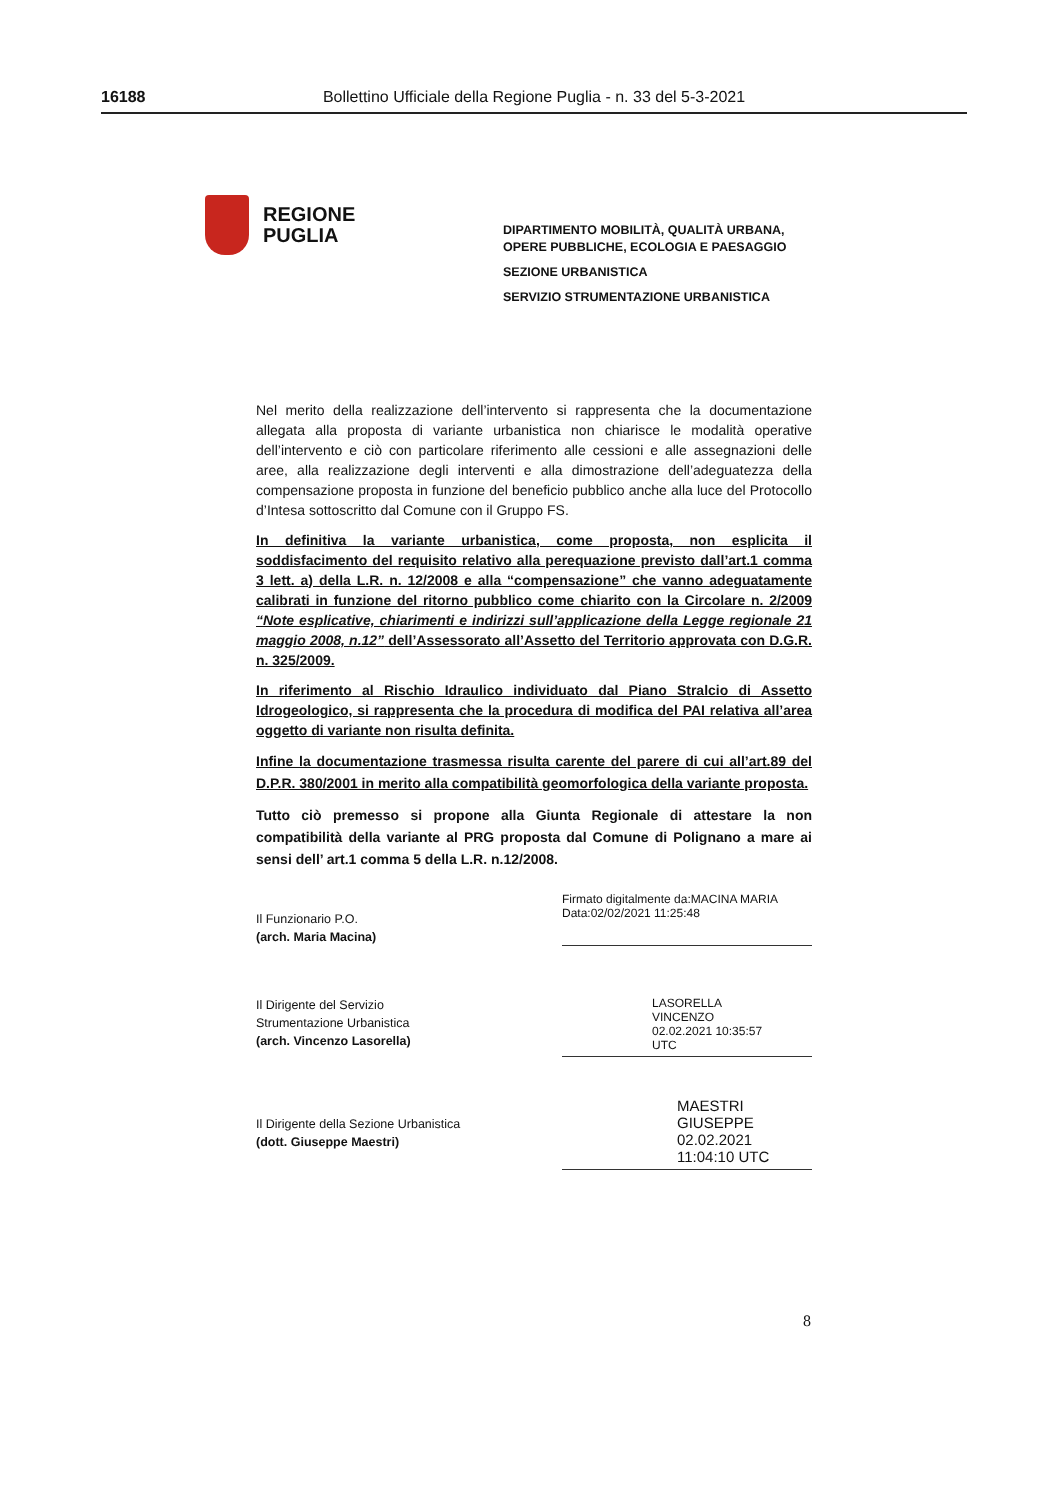16188 Bollettino Ufficiale della Regione Puglia - n. 33 del 5-3-2021
REGIONE
PUGLIA
DIPARTIMENTO MOBILITÀ, QUALITÀ URBANA,
OPERE PUBBLICHE, ECOLOGIA E PAESAGGIO
SEZIONE URBANISTICA
SERVIZIO STRUMENTAZIONE URBANISTICA
Nel merito della realizzazione dell’intervento si rappresenta che la documentazione allegata alla proposta di variante urbanistica non chiarisce le modalità operative dell’intervento e ciò con particolare riferimento alle cessioni e alle assegnazioni delle aree, alla realizzazione degli interventi e alla dimostrazione dell’adeguatezza della compensazione proposta in funzione del beneficio pubblico anche alla luce del Protocollo d’Intesa sottoscritto dal Comune con il Gruppo FS.
In definitiva la variante urbanistica, come proposta, non esplicita il soddisfacimento del requisito relativo alla perequazione previsto dall’art.1 comma 3 lett. a) della L.R. n. 12/2008 e alla “compensazione” che vanno adeguatamente calibrati in funzione del ritorno pubblico come chiarito con la Circolare n. 2/2009 “Note esplicative, chiarimenti e indirizzi sull’applicazione della Legge regionale 21 maggio 2008, n.12” dell’Assessorato all’Assetto del Territorio approvata con D.G.R. n. 325/2009.
In riferimento al Rischio Idraulico individuato dal Piano Stralcio di Assetto Idrogeologico, si rappresenta che la procedura di modifica del PAI relativa all’area oggetto di variante non risulta definita.
Infine la documentazione trasmessa risulta carente del parere di cui all’art.89 del D.P.R. 380/2001 in merito alla compatibilità geomorfologica della variante proposta.
Tutto ciò premesso si propone alla Giunta Regionale di attestare la non compatibilità della variante al PRG proposta dal Comune di Polignano a mare ai sensi dell’ art.1 comma 5 della L.R. n.12/2008.
Il Funzionario P.O.
(arch. Maria Macina)
Firmato digitalmente da:MACINA MARIA
Data:02/02/2021 11:25:48
Il Dirigente del Servizio
Strumentazione Urbanistica
(arch. Vincenzo Lasorella)
LASORELLA
VINCENZO
02.02.2021 10:35:57
UTC
Il Dirigente della Sezione Urbanistica
(dott. Giuseppe Maestri)
MAESTRI GIUSEPPE
02.02.2021
11:04:10 UTC
8